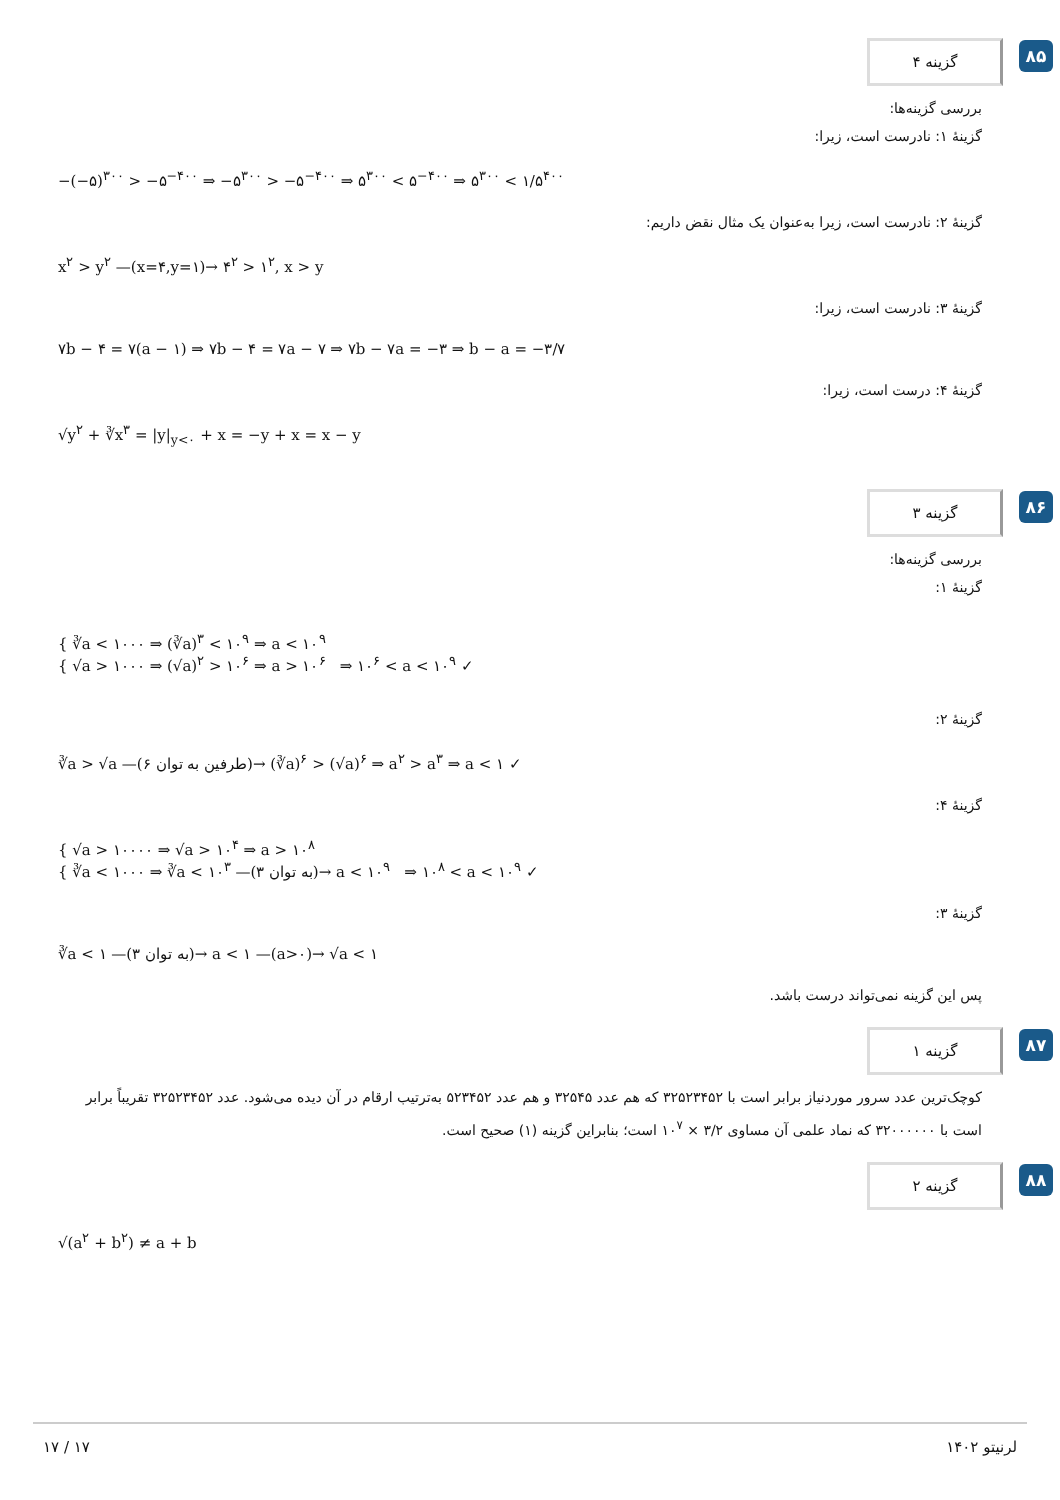۸۵
گزینه ۴
بررسی گزینه‌ها:
گزینهٔ ۱: نادرست است، زیرا:
−(−۵)<sup>۳۰۰</sup> > −۵<sup>−۴۰۰</sup> ⇒ −۵<sup>۳۰۰</sup> > −۵<sup>−۴۰۰</sup> ⇒ ۵<sup>۳۰۰</sup> < ۵<sup>−۴۰۰</sup> ⇒ ۵<sup>۳۰۰</sup> < ۱/۵<sup>۴۰۰</sup>
گزینهٔ ۲: نادرست است، زیرا به‌عنوان یک مثال نقض داریم:
x<sup>۲</sup> > y<sup>۲</sup> —(x=۴,y=۱)→ ۴<sup>۲</sup> > ۱<sup>۲</sup>, x > y
گزینهٔ ۳: نادرست است، زیرا:
۷b − ۴ = ۷(a − ۱) ⇒ ۷b − ۴ = ۷a − ۷ ⇒ ۷b − ۷a = −۳ ⇒ b − a = −۳/۷
گزینهٔ ۴: درست است، زیرا:
√y<sup>۲</sup> + ∛x<sup>۳</sup> = |y|<sub>y<۰</sub> + x = −y + x = x − y
۸۶
گزینه ۳
بررسی گزینه‌ها:
گزینهٔ ۱:
{ ∛a < ۱۰۰۰ ⇒ (∛a)<sup>۳</sup> < ۱۰<sup>۹</sup> ⇒ a < ۱۰<sup>۹</sup>
{ √a > ۱۰۰۰ ⇒ (√a)<sup>۲</sup> > ۱۰<sup>۶</sup> ⇒ a > ۱۰<sup>۶</sup> ⇒ ۱۰<sup>۶</sup> < a < ۱۰<sup>۹</sup> ✓
گزینهٔ ۲:
∛a > √a —(طرفین به توان ۶)→ (∛a)<sup>۶</sup> > (√a)<sup>۶</sup> ⇒ a<sup>۲</sup> > a<sup>۳</sup> ⇒ a < ۱ ✓
گزینهٔ ۴:
{ √a > ۱۰۰۰۰ ⇒ √a > ۱۰<sup>۴</sup> ⇒ a > ۱۰<sup>۸</sup>
{ ∛a < ۱۰۰۰ ⇒ ∛a < ۱۰<sup>۳</sup> —(به توان ۳)→ a < ۱۰<sup>۹</sup> ⇒ ۱۰<sup>۸</sup> < a < ۱۰<sup>۹</sup> ✓
گزینهٔ ۳:
∛a < ۱ —(به توان ۳)→ a < ۱ —(a>۰)→ √a < ۱
پس این گزینه نمی‌تواند درست باشد.
۸۷
گزینه ۱
کوچک‌ترین عدد سرور موردنیاز برابر است با ۳۲۵۲۳۴۵۲ که هم عدد ۳۲۵۴۵ و هم عدد ۵۲۳۴۵۲ به‌ترتیب ارقام در آن دیده می‌شود. عدد ۳۲۵۲۳۴۵۲ تقریباً برابر است با ۳۲۰۰۰۰۰۰ که نماد علمی آن مساوی ۳/۲ × ۱۰<sup>۷</sup> است؛ بنابراین گزینه (۱) صحیح است.
۸۸
گزینه ۲
√(a<sup>۲</sup> + b<sup>۲</sup>) ≠ a + b
۱۷ / ۱۷ لرنیتو ۱۴۰۲